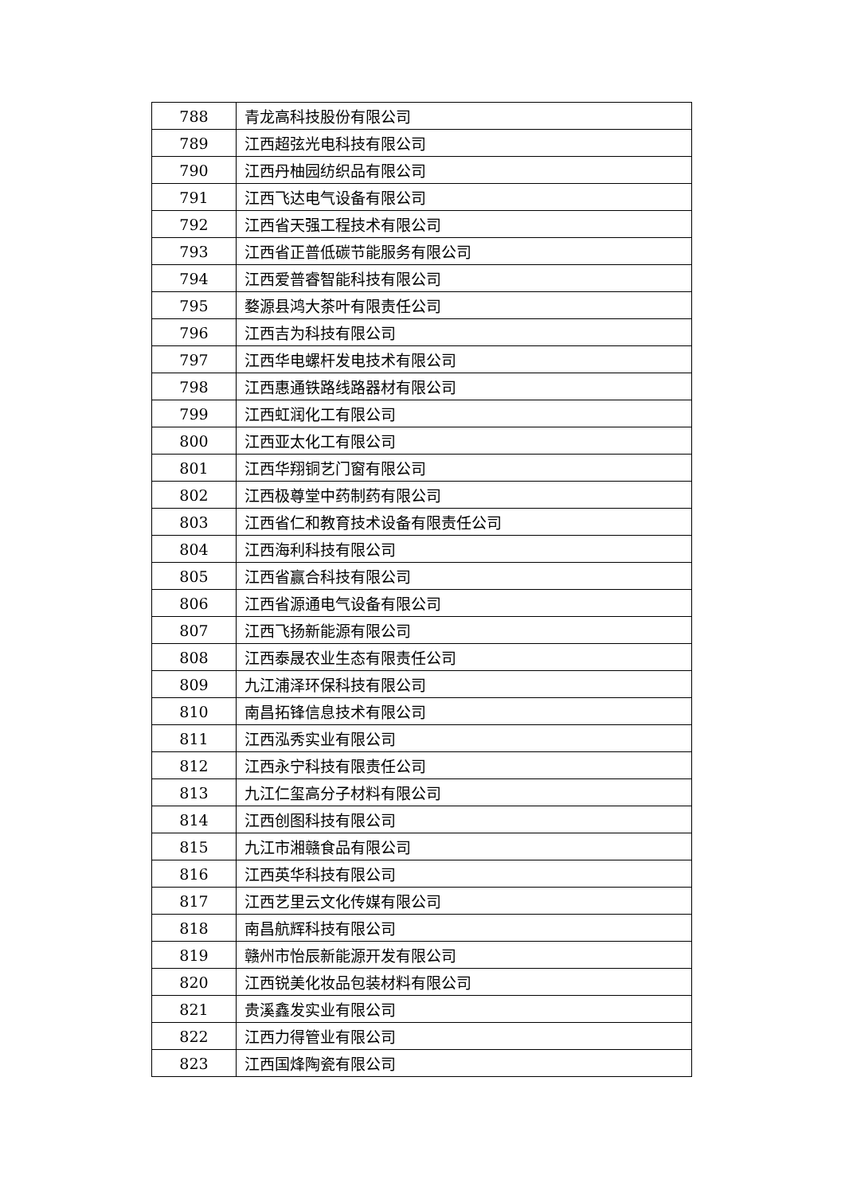| 788 | 青龙高科技股份有限公司 |
| 789 | 江西超弦光电科技有限公司 |
| 790 | 江西丹柚园纺织品有限公司 |
| 791 | 江西飞达电气设备有限公司 |
| 792 | 江西省天强工程技术有限公司 |
| 793 | 江西省正普低碳节能服务有限公司 |
| 794 | 江西爱普睿智能科技有限公司 |
| 795 | 婺源县鸿大茶叶有限责任公司 |
| 796 | 江西吉为科技有限公司 |
| 797 | 江西华电螺杆发电技术有限公司 |
| 798 | 江西惠通铁路线路器材有限公司 |
| 799 | 江西虹润化工有限公司 |
| 800 | 江西亚太化工有限公司 |
| 801 | 江西华翔铜艺门窗有限公司 |
| 802 | 江西极尊堂中药制药有限公司 |
| 803 | 江西省仁和教育技术设备有限责任公司 |
| 804 | 江西海利科技有限公司 |
| 805 | 江西省赢合科技有限公司 |
| 806 | 江西省源通电气设备有限公司 |
| 807 | 江西飞扬新能源有限公司 |
| 808 | 江西泰晟农业生态有限责任公司 |
| 809 | 九江浦泽环保科技有限公司 |
| 810 | 南昌拓锋信息技术有限公司 |
| 811 | 江西泓秀实业有限公司 |
| 812 | 江西永宁科技有限责任公司 |
| 813 | 九江仁玺高分子材料有限公司 |
| 814 | 江西创图科技有限公司 |
| 815 | 九江市湘赣食品有限公司 |
| 816 | 江西英华科技有限公司 |
| 817 | 江西艺里云文化传媒有限公司 |
| 818 | 南昌航辉科技有限公司 |
| 819 | 赣州市怡辰新能源开发有限公司 |
| 820 | 江西锐美化妆品包装材料有限公司 |
| 821 | 贵溪鑫发实业有限公司 |
| 822 | 江西力得管业有限公司 |
| 823 | 江西国烽陶瓷有限公司 |